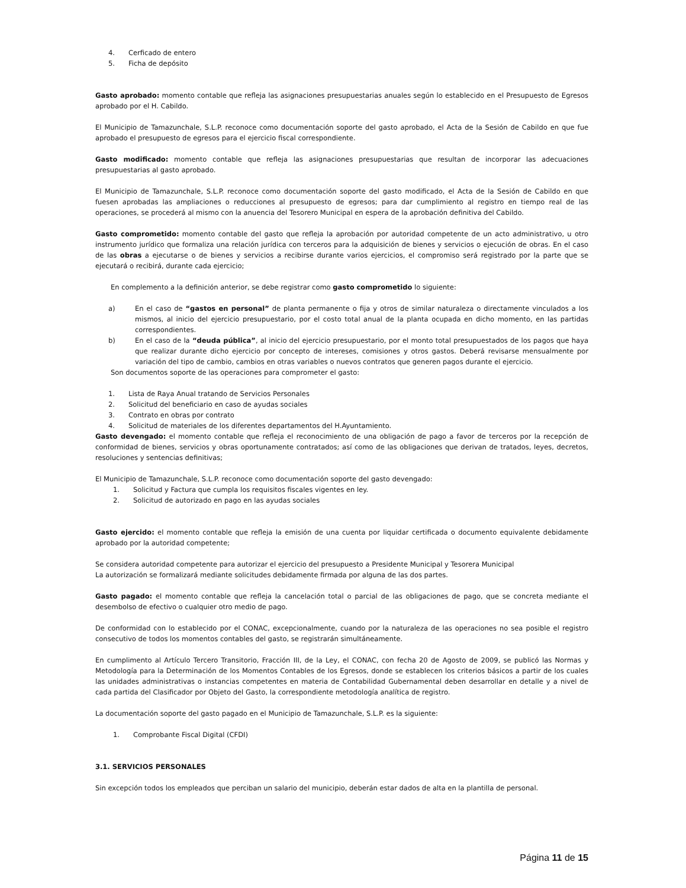4. Cerficado de entero
5. Ficha de depósito
Gasto aprobado: momento contable que refleja las asignaciones presupuestarias anuales según lo establecido en el Presupuesto de Egresos aprobado por el H. Cabildo.
El Municipio de Tamazunchale, S.L.P. reconoce como documentación soporte del gasto aprobado, el Acta de la Sesión de Cabildo en que fue aprobado el presupuesto de egresos para el ejercicio fiscal correspondiente.
Gasto modificado: momento contable que refleja las asignaciones presupuestarias que resultan de incorporar las adecuaciones presupuestarias al gasto aprobado.
El Municipio de Tamazunchale, S.L.P. reconoce como documentación soporte del gasto modificado, el Acta de la Sesión de Cabildo en que fuesen aprobadas las ampliaciones o reducciones al presupuesto de egresos; para dar cumplimiento al registro en tiempo real de las operaciones, se procederá al mismo con la anuencia del Tesorero Municipal en espera de la aprobación definitiva del Cabildo.
Gasto comprometido: momento contable del gasto que refleja la aprobación por autoridad competente de un acto administrativo, u otro instrumento jurídico que formaliza una relación jurídica con terceros para la adquisición de bienes y servicios o ejecución de obras. En el caso de las obras a ejecutarse o de bienes y servicios a recibirse durante varios ejercicios, el compromiso será registrado por la parte que se ejecutará o recibirá, durante cada ejercicio;
En complemento a la definición anterior, se debe registrar como gasto comprometido lo siguiente:
a) En el caso de “gastos en personal” de planta permanente o fija y otros de similar naturaleza o directamente vinculados a los mismos, al inicio del ejercicio presupuestario, por el costo total anual de la planta ocupada en dicho momento, en las partidas correspondientes.
b) En el caso de la “deuda pública”, al inicio del ejercicio presupuestario, por el monto total presupuestados de los pagos que haya que realizar durante dicho ejercicio por concepto de intereses, comisiones y otros gastos. Deberá revisarse mensualmente por variación del tipo de cambio, cambios en otras variables o nuevos contratos que generen pagos durante el ejercicio.
Son documentos soporte de las operaciones para comprometer el gasto:
1. Lista de Raya Anual tratando de Servicios Personales
2. Solicitud del beneficiario en caso de ayudas sociales
3. Contrato en obras por contrato
4. Solicitud de materiales de los diferentes departamentos del H.Ayuntamiento.
Gasto devengado: el momento contable que refleja el reconocimiento de una obligación de pago a favor de terceros por la recepción de conformidad de bienes, servicios y obras oportunamente contratados; así como de las obligaciones que derivan de tratados, leyes, decretos, resoluciones y sentencias definitivas;
El Municipio de Tamazunchale, S.L.P. reconoce como documentación soporte del gasto devengado:
1. Solicitud y Factura que cumpla los requisitos fiscales vigentes en ley.
2. Solicitud de autorizado en pago en las ayudas sociales
Gasto ejercido: el momento contable que refleja la emisión de una cuenta por liquidar certificada o documento equivalente debidamente aprobado por la autoridad competente;
Se considera autoridad competente para autorizar el ejercicio del presupuesto a Presidente Municipal y Tesorera Municipal
La autorización se formalizará mediante solicitudes debidamente firmada por alguna de las dos partes.
Gasto pagado: el momento contable que refleja la cancelación total o parcial de las obligaciones de pago, que se concreta mediante el desembolso de efectivo o cualquier otro medio de pago.
De conformidad con lo establecido por el CONAC, excepcionalmente, cuando por la naturaleza de las operaciones no sea posible el registro consecutivo de todos los momentos contables del gasto, se registrarán simultáneamente.
En cumplimento al Artículo Tercero Transitorio, Fracción III, de la Ley, el CONAC, con fecha 20 de Agosto de 2009, se publicó las Normas y Metodología para la Determinación de los Momentos Contables de los Egresos, donde se establecen los criterios básicos a partir de los cuales las unidades administrativas o instancias competentes en materia de Contabilidad Gubernamental deben desarrollar en detalle y a nivel de cada partida del Clasificador por Objeto del Gasto, la correspondiente metodología analítica de registro.
La documentación soporte del gasto pagado en el Municipio de Tamazunchale, S.L.P. es la siguiente:
1. Comprobante Fiscal Digital (CFDI)
3.1. SERVICIOS PERSONALES
Sin excepción todos los empleados que perciban un salario del municipio, deberán estar dados de alta en la plantilla de personal.
Página 11 de 15